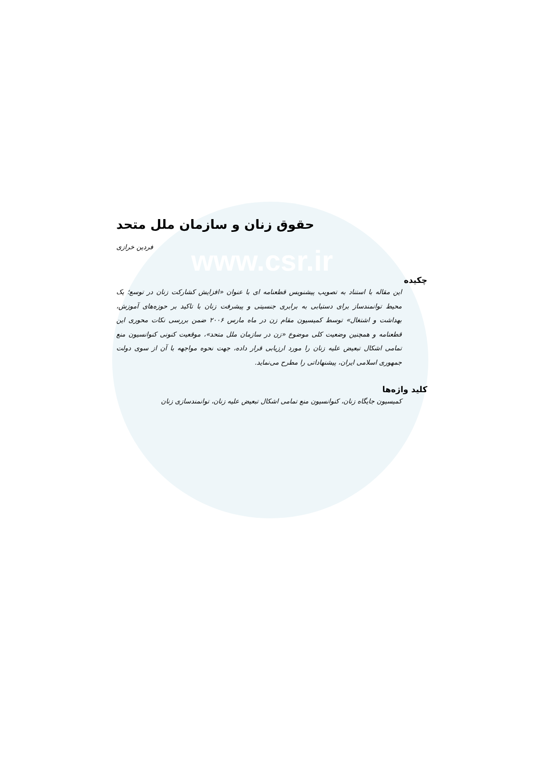www.csr.ir
حقوق زنان و سازمان ملل متحد
فردین خرازی
چکیده
این مقاله با استناد به تصویب پیشنویس قطعنامه ای با عنوان «افزایش کشارکت زنان در توسع؛ یک محیط توانمندساز برای دستیابی به برابری جنسیتی و پیشرفت زنان با تاکید بر حوزه‌های آموزش، بهداشت و اشتغال» توسط کمیسیون مقام زن در ماه مارس ۲۰۰۶ ضمن بررسی نکات محوری این قطعنامه و همچنین وضعیت کلی موضوع «زن در سازمان ملل متحد»، موقعیت کنونی کنوانسیون منع تمامی اشکال تبعیض علیه زنان را مورد ارزیابی قرار داده، جهت نحوه مواجهه با آن از سوی دولت جمهوری اسلامی ایران، پیشنهاداتی را مطرح می‌نماید.
کلید واژه‌ها
کمیسیون جایگاه زنان، کنوانسیون منع تمامی اشکال تبعیض علیه زنان، توانمندسازی زنان